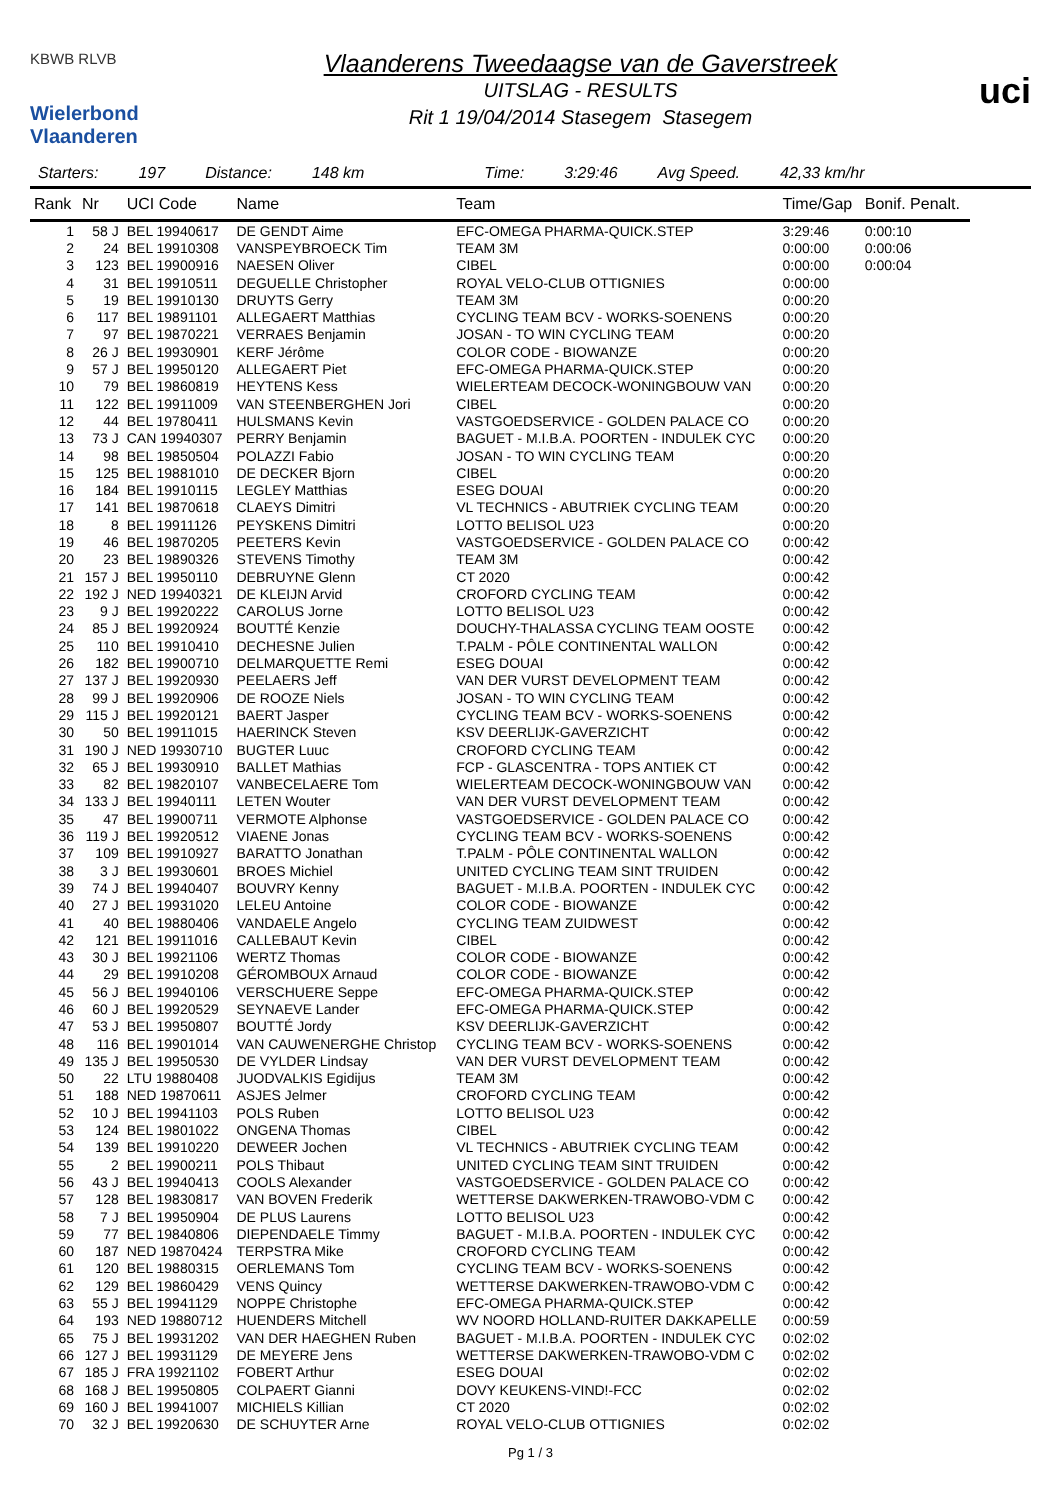KBWB RLVB
Wielerbond Vlaanderen
Vlaanderens Tweedaagse van de Gaverstreek
UITSLAG - RESULTS
Rit 1 19/04/2014 Stasegem Stasegem
uci
Starters: 197 Distance: 148 km Time: 3:29:46 Avg Speed. 42,33 km/hr
| Rank | Nr | UCI Code | Name | Team | Time/Gap | Bonif. Penalt. |
| --- | --- | --- | --- | --- | --- | --- |
| 1 | 58 J | BEL 19940617 | DE GENDT Aime | EFC-OMEGA PHARMA-QUICK.STEP | 3:29:46 | 0:00:10 |
| 2 | 24 | BEL 19910308 | VANSPEYBROECK Tim | TEAM 3M | 0:00:00 | 0:00:06 |
| 3 | 123 | BEL 19900916 | NAESEN Oliver | CIBEL | 0:00:00 | 0:00:04 |
| 4 | 31 | BEL 19910511 | DEGUELLE Christopher | ROYAL VELO-CLUB OTTIGNIES | 0:00:00 | |
| 5 | 19 | BEL 19910130 | DRUYTS Gerry | TEAM 3M | 0:00:20 | |
| 6 | 117 | BEL 19891101 | ALLEGAERT Matthias | CYCLING TEAM BCV - WORKS-SOENENS | 0:00:20 | |
| 7 | 97 | BEL 19870221 | VERRAES Benjamin | JOSAN - TO WIN CYCLING TEAM | 0:00:20 | |
| 8 | 26 J | BEL 19930901 | KERF Jérôme | COLOR CODE - BIOWANZE | 0:00:20 | |
| 9 | 57 J | BEL 19950120 | ALLEGAERT Piet | EFC-OMEGA PHARMA-QUICK.STEP | 0:00:20 | |
| 10 | 79 | BEL 19860819 | HEYTENS Kess | WIELERTEAM DECOCK-WONINGBOUW VAN | 0:00:20 | |
| 11 | 122 | BEL 19911009 | VAN STEENBERGHEN Jori | CIBEL | 0:00:20 | |
| 12 | 44 | BEL 19780411 | HULSMANS Kevin | VASTGOEDSERVICE - GOLDEN PALACE CO | 0:00:20 | |
| 13 | 73 J | CAN 19940307 | PERRY Benjamin | BAGUET - M.I.B.A. POORTEN - INDULEK CYC | 0:00:20 | |
| 14 | 98 | BEL 19850504 | POLAZZI Fabio | JOSAN - TO WIN CYCLING TEAM | 0:00:20 | |
| 15 | 125 | BEL 19881010 | DE DECKER Bjorn | CIBEL | 0:00:20 | |
| 16 | 184 | BEL 19910115 | LEGLEY Matthias | ESEG DOUAI | 0:00:20 | |
| 17 | 141 | BEL 19870618 | CLAEYS Dimitri | VL TECHNICS - ABUTRIEK CYCLING TEAM | 0:00:20 | |
| 18 | 8 | BEL 19911126 | PEYSKENS Dimitri | LOTTO BELISOL U23 | 0:00:20 | |
| 19 | 46 | BEL 19870205 | PEETERS Kevin | VASTGOEDSERVICE - GOLDEN PALACE CO | 0:00:42 | |
| 20 | 23 | BEL 19890326 | STEVENS Timothy | TEAM 3M | 0:00:42 | |
| 21 | 157 J | BEL 19950110 | DEBRUYNE Glenn | CT 2020 | 0:00:42 | |
| 22 | 192 J | NED 19940321 | DE KLEIJN Arvid | CROFORD CYCLING TEAM | 0:00:42 | |
| 23 | 9 J | BEL 19920222 | CAROLUS Jorne | LOTTO BELISOL U23 | 0:00:42 | |
| 24 | 85 J | BEL 19920924 | BOUTTÉ Kenzie | DOUCHY-THALASSA CYCLING TEAM OOSTE | 0:00:42 | |
| 25 | 110 | BEL 19910410 | DECHESNE Julien | T.PALM - PÔLE CONTINENTAL WALLON | 0:00:42 | |
| 26 | 182 | BEL 19900710 | DELMARQUETTE Remi | ESEG DOUAI | 0:00:42 | |
| 27 | 137 J | BEL 19920930 | PEELAERS Jeff | VAN DER VURST DEVELOPMENT TEAM | 0:00:42 | |
| 28 | 99 J | BEL 19920906 | DE ROOZE Niels | JOSAN - TO WIN CYCLING TEAM | 0:00:42 | |
| 29 | 115 J | BEL 19920121 | BAERT Jasper | CYCLING TEAM BCV - WORKS-SOENENS | 0:00:42 | |
| 30 | 50 | BEL 19911015 | HAERINCK Steven | KSV DEERLIJK-GAVERZICHT | 0:00:42 | |
| 31 | 190 J | NED 19930710 | BUGTER Luuc | CROFORD CYCLING TEAM | 0:00:42 | |
| 32 | 65 J | BEL 19930910 | BALLET Mathias | FCP - GLASCENTRA - TOPS ANTIEK CT | 0:00:42 | |
| 33 | 82 | BEL 19820107 | VANBECELAERE Tom | WIELERTEAM DECOCK-WONINGBOUW VAN | 0:00:42 | |
| 34 | 133 J | BEL 19940111 | LETEN Wouter | VAN DER VURST DEVELOPMENT TEAM | 0:00:42 | |
| 35 | 47 | BEL 19900711 | VERMOTE Alphonse | VASTGOEDSERVICE - GOLDEN PALACE CO | 0:00:42 | |
| 36 | 119 J | BEL 19920512 | VIAENE Jonas | CYCLING TEAM BCV - WORKS-SOENENS | 0:00:42 | |
| 37 | 109 | BEL 19910927 | BARATTO Jonathan | T.PALM - PÔLE CONTINENTAL WALLON | 0:00:42 | |
| 38 | 3 J | BEL 19930601 | BROES Michiel | UNITED CYCLING TEAM SINT TRUIDEN | 0:00:42 | |
| 39 | 74 J | BEL 19940407 | BOUVRY Kenny | BAGUET - M.I.B.A. POORTEN - INDULEK CYC | 0:00:42 | |
| 40 | 27 J | BEL 19931020 | LELEU Antoine | COLOR CODE - BIOWANZE | 0:00:42 | |
| 41 | 40 | BEL 19880406 | VANDAELE Angelo | CYCLING TEAM ZUIDWEST | 0:00:42 | |
| 42 | 121 | BEL 19911016 | CALLEBAUT Kevin | CIBEL | 0:00:42 | |
| 43 | 30 J | BEL 19921106 | WERTZ Thomas | COLOR CODE - BIOWANZE | 0:00:42 | |
| 44 | 29 | BEL 19910208 | GÉROMBOUX Arnaud | COLOR CODE - BIOWANZE | 0:00:42 | |
| 45 | 56 J | BEL 19940106 | VERSCHUERE Seppe | EFC-OMEGA PHARMA-QUICK.STEP | 0:00:42 | |
| 46 | 60 J | BEL 19920529 | SEYNAEVE Lander | EFC-OMEGA PHARMA-QUICK.STEP | 0:00:42 | |
| 47 | 53 J | BEL 19950807 | BOUTTÉ Jordy | KSV DEERLIJK-GAVERZICHT | 0:00:42 | |
| 48 | 116 | BEL 19901014 | VAN CAUWENERGHE Christop | CYCLING TEAM BCV - WORKS-SOENENS | 0:00:42 | |
| 49 | 135 J | BEL 19950530 | DE VYLDER Lindsay | VAN DER VURST DEVELOPMENT TEAM | 0:00:42 | |
| 50 | 22 | LTU 19880408 | JUODVALKIS Egidijus | TEAM 3M | 0:00:42 | |
| 51 | 188 | NED 19870611 | ASJES Jelmer | CROFORD CYCLING TEAM | 0:00:42 | |
| 52 | 10 J | BEL 19941103 | POLS Ruben | LOTTO BELISOL U23 | 0:00:42 | |
| 53 | 124 | BEL 19801022 | ONGENA Thomas | CIBEL | 0:00:42 | |
| 54 | 139 | BEL 19910220 | DEWEER Jochen | VL TECHNICS - ABUTRIEK CYCLING TEAM | 0:00:42 | |
| 55 | 2 | BEL 19900211 | POLS Thibaut | UNITED CYCLING TEAM SINT TRUIDEN | 0:00:42 | |
| 56 | 43 J | BEL 19940413 | COOLS Alexander | VASTGOEDSERVICE - GOLDEN PALACE CO | 0:00:42 | |
| 57 | 128 | BEL 19830817 | VAN BOVEN Frederik | WETTERSE DAKWERKEN-TRAWOBO-VDM C | 0:00:42 | |
| 58 | 7 J | BEL 19950904 | DE PLUS Laurens | LOTTO BELISOL U23 | 0:00:42 | |
| 59 | 77 | BEL 19840806 | DIEPENDAELE Timmy | BAGUET - M.I.B.A. POORTEN - INDULEK CYC | 0:00:42 | |
| 60 | 187 | NED 19870424 | TERPSTRA Mike | CROFORD CYCLING TEAM | 0:00:42 | |
| 61 | 120 | BEL 19880315 | OERLEMANS Tom | CYCLING TEAM BCV - WORKS-SOENENS | 0:00:42 | |
| 62 | 129 | BEL 19860429 | VENS Quincy | WETTERSE DAKWERKEN-TRAWOBO-VDM C | 0:00:42 | |
| 63 | 55 J | BEL 19941129 | NOPPE Christophe | EFC-OMEGA PHARMA-QUICK.STEP | 0:00:42 | |
| 64 | 193 | NED 19880712 | HUENDERS Mitchell | WV NOORD HOLLAND-RUITER DAKKAPELLE | 0:00:59 | |
| 65 | 75 J | BEL 19931202 | VAN DER HAEGHEN Ruben | BAGUET - M.I.B.A. POORTEN - INDULEK CYC | 0:02:02 | |
| 66 | 127 J | BEL 19931129 | DE MEYERE Jens | WETTERSE DAKWERKEN-TRAWOBO-VDM C | 0:02:02 | |
| 67 | 185 J | FRA 19921102 | FOBERT Arthur | ESEG DOUAI | 0:02:02 | |
| 68 | 168 J | BEL 19950805 | COLPAERT Gianni | DOVY KEUKENS-VIND!-FCC | 0:02:02 | |
| 69 | 160 J | BEL 19941007 | MICHIELS Killian | CT 2020 | 0:02:02 | |
| 70 | 32 J | BEL 19920630 | DE SCHUYTER Arne | ROYAL VELO-CLUB OTTIGNIES | 0:02:02 | |
Pg 1 / 3